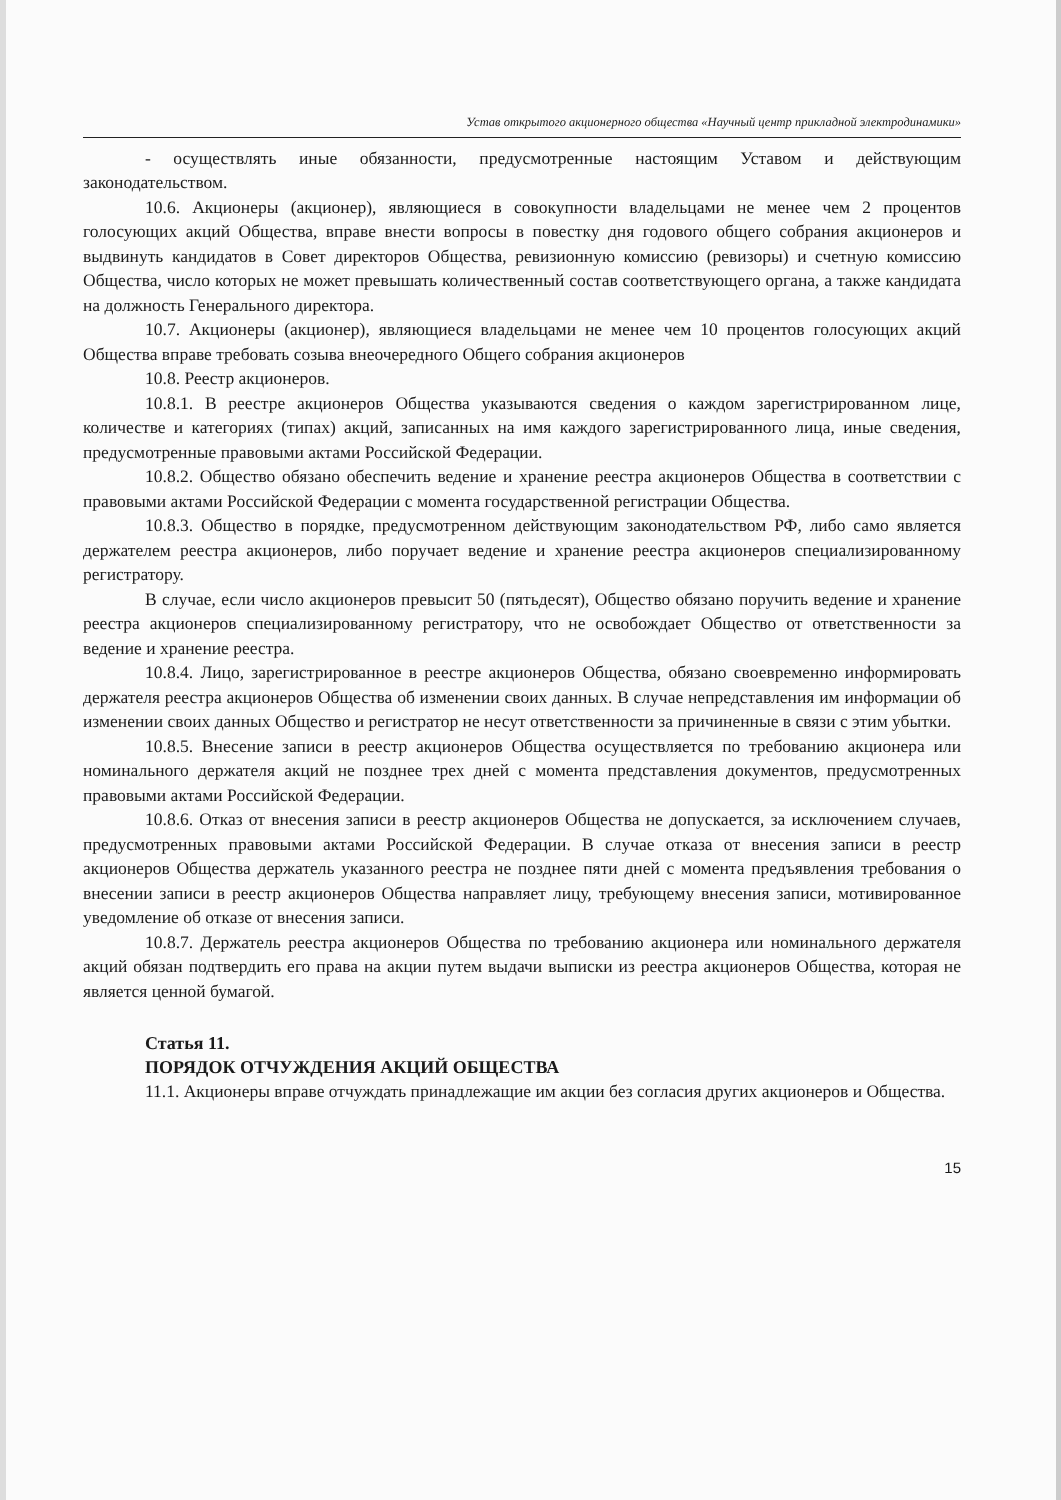Устав открытого акционерного общества «Научный центр прикладной электродинамики»
- осуществлять иные обязанности, предусмотренные настоящим Уставом и действующим законодательством.
10.6. Акционеры (акционер), являющиеся в совокупности владельцами не менее чем 2 процентов голосующих акций Общества, вправе внести вопросы в повестку дня годового общего собрания акционеров и выдвинуть кандидатов в Совет директоров Общества, ревизионную комиссию (ревизоры) и счетную комиссию Общества, число которых не может превышать количественный состав соответствующего органа, а также кандидата на должность Генерального директора.
10.7. Акционеры (акционер), являющиеся владельцами не менее чем 10 процентов голосующих акций Общества вправе требовать созыва внеочередного Общего собрания акционеров
10.8. Реестр акционеров.
10.8.1. В реестре акционеров Общества указываются сведения о каждом зарегистрированном лице, количестве и категориях (типах) акций, записанных на имя каждого зарегистрированного лица, иные сведения, предусмотренные правовыми актами Российской Федерации.
10.8.2. Общество обязано обеспечить ведение и хранение реестра акционеров Общества в соответствии с правовыми актами Российской Федерации с момента государственной регистрации Общества.
10.8.3. Общество в порядке, предусмотренном действующим законодательством РФ, либо само является держателем реестра акционеров, либо поручает ведение и хранение реестра акционеров специализированному регистратору.
В случае, если число акционеров превысит 50 (пятьдесят), Общество обязано поручить ведение и хранение реестра акционеров специализированному регистратору, что не освобождает Общество от ответственности за ведение и хранение реестра.
10.8.4. Лицо, зарегистрированное в реестре акционеров Общества, обязано своевременно информировать держателя реестра акционеров Общества об изменении своих данных. В случае непредставления им информации об изменении своих данных Общество и регистратор не несут ответственности за причиненные в связи с этим убытки.
10.8.5. Внесение записи в реестр акционеров Общества осуществляется по требованию акционера или номинального держателя акций не позднее трех дней с момента представления документов, предусмотренных правовыми актами Российской Федерации.
10.8.6. Отказ от внесения записи в реестр акционеров Общества не допускается, за исключением случаев, предусмотренных правовыми актами Российской Федерации. В случае отказа от внесения записи в реестр акционеров Общества держатель указанного реестра не позднее пяти дней с момента предъявления требования о внесении записи в реестр акционеров Общества направляет лицу, требующему внесения записи, мотивированное уведомление об отказе от внесения записи.
10.8.7. Держатель реестра акционеров Общества по требованию акционера или номинального держателя акций обязан подтвердить его права на акции путем выдачи выписки из реестра акционеров Общества, которая не является ценной бумагой.
Статья 11.
ПОРЯДОК ОТЧУЖДЕНИЯ АКЦИЙ ОБЩЕСТВА
11.1. Акционеры вправе отчуждать принадлежащие им акции без согласия других акционеров и Общества.
15